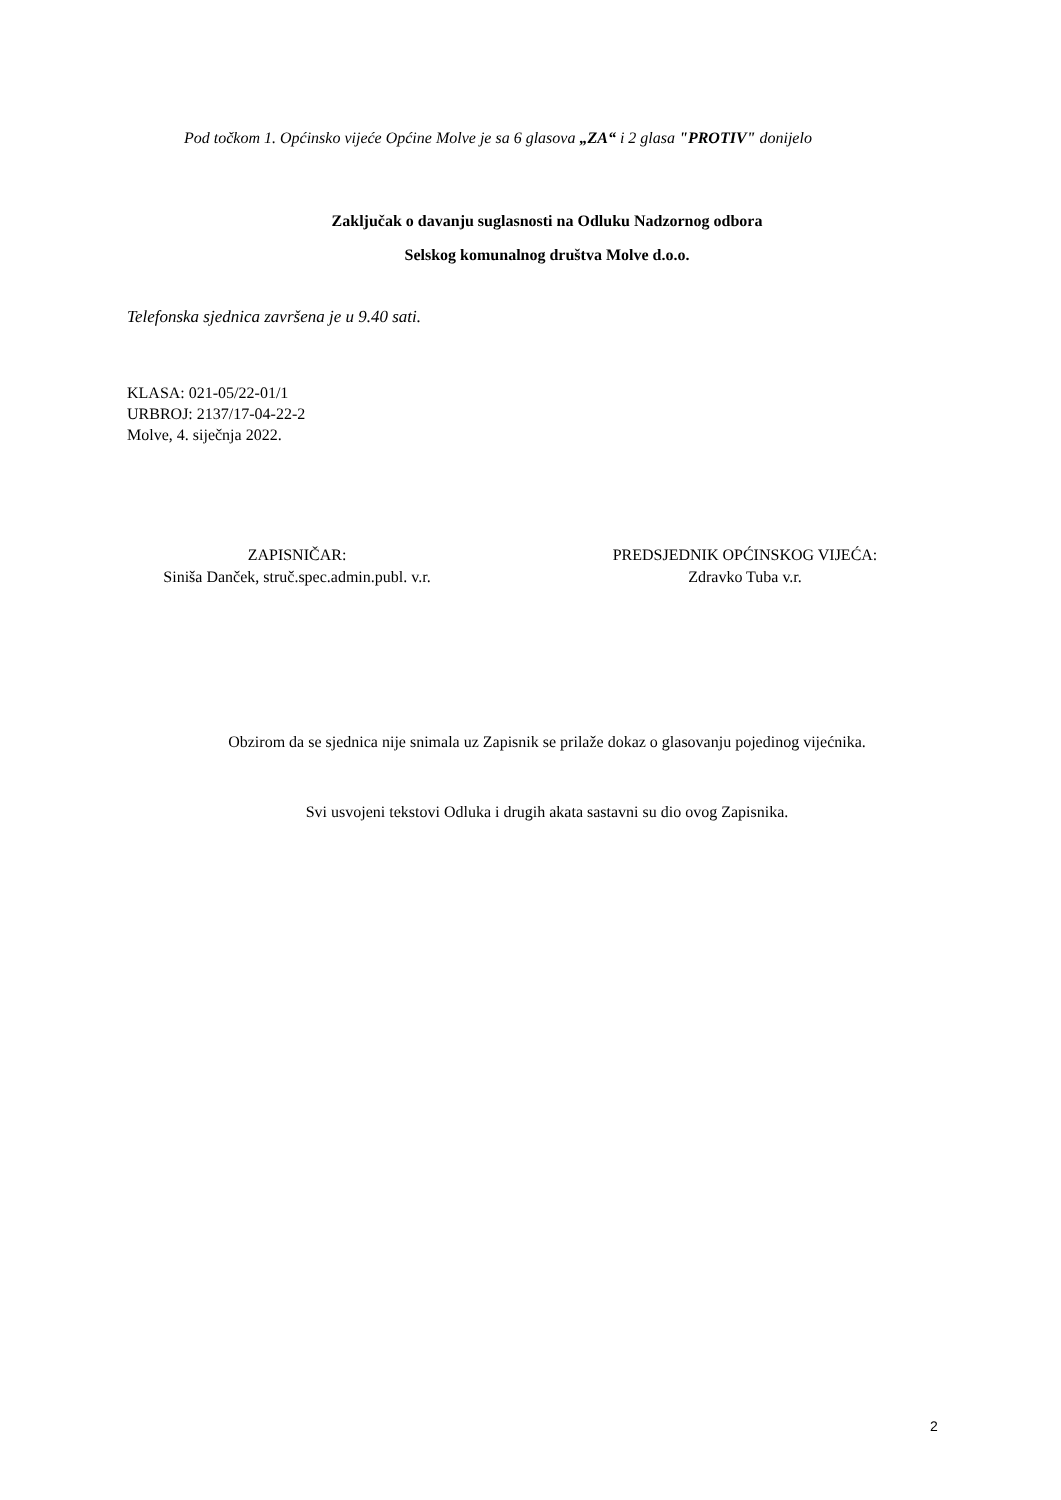Pod točkom 1. Općinsko vijeće Općine Molve je sa 6 glasova „ZA“ i 2 glasa "PROTIV" donijelo
Zaključak o davanju suglasnosti na Odluku Nadzornog odbora
Selskog komunalnog društva Molve d.o.o.
Telefonska sjednica završena je u 9.40 sati.
KLASA: 021-05/22-01/1
URBROJ: 2137/17-04-22-2
Molve, 4. siječnja 2022.
ZAPISNIČAR:
Siniša Danček, struč.spec.admin.publ. v.r.
PREDSJEDNIK OPĆINSKOG VIJEĆA:
Zdravko Tuba v.r.
Obzirom da se sjednica nije snimala uz Zapisnik se prilaže dokaz o glasovanju pojedinog vijećnika.
Svi usvojeni tekstovi Odluka i drugih akata sastavni su dio ovog Zapisnika.
2